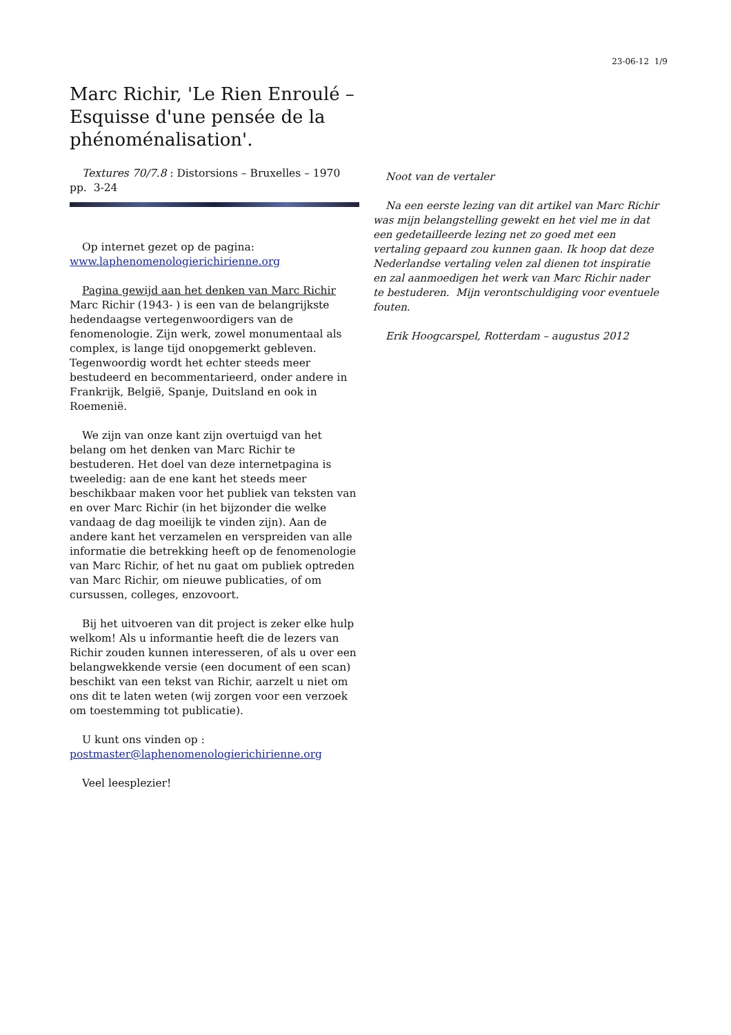23-06-12 1/9
Marc Richir, 'Le Rien Enroulé – Esquisse d'une pensée de la phénoménalisation'.
Textures 70/7.8 : Distorsions – Bruxelles – 1970 pp. 3-24
Op internet gezet op de pagina: www.laphenomenologierichirienne.org
Pagina gewijd aan het denken van Marc Richir
Marc Richir (1943- ) is een van de belangrijkste hedendaagse vertegenwoordigers van de fenomenologie. Zijn werk, zowel monumentaal als complex, is lange tijd onopgemerkt gebleven. Tegenwoordig wordt het echter steeds meer bestudeerd en becommentarieerd, onder andere in Frankrijk, België, Spanje, Duitsland en ook in Roemenië.
We zijn van onze kant zijn overtuigd van het belang om het denken van Marc Richir te bestuderen. Het doel van deze internetpagina is tweeledig: aan de ene kant het steeds meer beschikbaar maken voor het publiek van teksten van en over Marc Richir (in het bijzonder die welke vandaag de dag moeilijk te vinden zijn). Aan de andere kant het verzamelen en verspreiden van alle informatie die betrekking heeft op de fenomenologie van Marc Richir, of het nu gaat om publiek optreden van Marc Richir, om nieuwe publicaties, of om cursussen, colleges, enzovoort.
Bij het uitvoeren van dit project is zeker elke hulp welkom! Als u informantie heeft die de lezers van Richir zouden kunnen interesseren, of als u over een belangwekkende versie (een document of een scan) beschikt van een tekst van Richir, aarzelt u niet om ons dit te laten weten (wij zorgen voor een verzoek om toestemming tot publicatie).
U kunt ons vinden op : postmaster@laphenomenologierichirienne.org
Veel leesplezier!
Noot van de vertaler
Na een eerste lezing van dit artikel van Marc Richir was mijn belangstelling gewekt en het viel me in dat een gedetailleerde lezing net zo goed met een vertaling gepaard zou kunnen gaan. Ik hoop dat deze Nederlandse vertaling velen zal dienen tot inspiratie en zal aanmoedigen het werk van Marc Richir nader te bestuderen. Mijn verontschuldiging voor eventuele fouten.
Erik Hoogcarspel, Rotterdam – augustus 2012